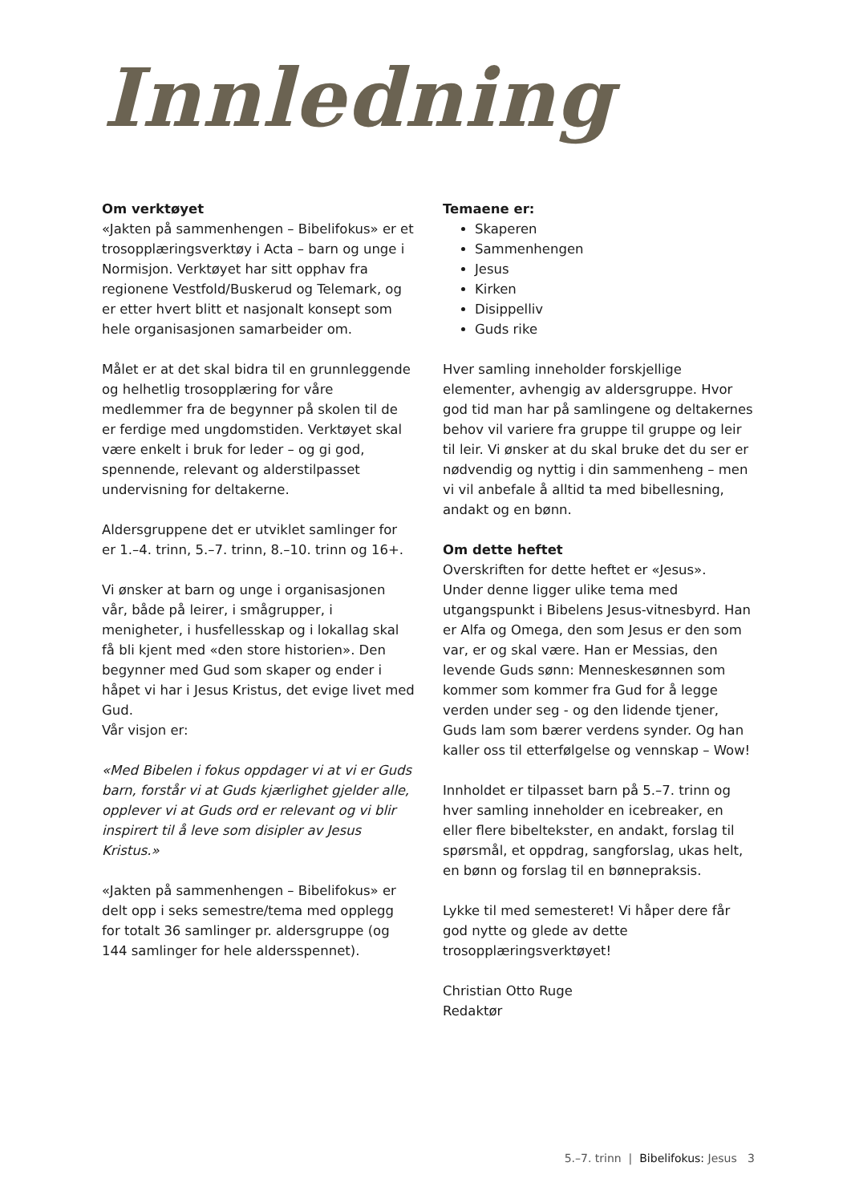Innledning
Om verktøyet
«Jakten på sammenhengen – Bibelifokus» er et trosopplæringsverktøy i Acta – barn og unge i Normisjon. Verktøyet har sitt opphav fra regionene Vestfold/Buskerud og Telemark, og er etter hvert blitt et nasjonalt konsept som hele organisasjonen samarbeider om.
Målet er at det skal bidra til en grunnleggende og helhetlig trosopplæring for våre medlemmer fra de begynner på skolen til de er ferdige med ungdomstiden. Verktøyet skal være enkelt i bruk for leder – og gi god, spennende, relevant og alderstilpasset undervisning for deltakerne.
Aldersgruppene det er utviklet samlinger for er 1.–4. trinn, 5.–7. trinn, 8.–10. trinn og 16+.
Vi ønsker at barn og unge i organisasjonen vår, både på leirer, i smågrupper, i menigheter, i husfellesskap og i lokallag skal få bli kjent med «den store historien». Den begynner med Gud som skaper og ender i håpet vi har i Jesus Kristus, det evige livet med Gud.
Vår visjon er:
«Med Bibelen i fokus oppdager vi at vi er Guds barn, forstår vi at Guds kjærlighet gjelder alle, opplever vi at Guds ord er relevant og vi blir inspirert til å leve som disipler av Jesus Kristus.»
«Jakten på sammenhengen – Bibelifokus» er delt opp i seks semestre/tema med opplegg for totalt 36 samlinger pr. aldersgruppe (og 144 samlinger for hele aldersspennet).
Temaene er:
Skaperen
Sammenhengen
Jesus
Kirken
Disippelliv
Guds rike
Hver samling inneholder forskjellige elementer, avhengig av aldersgruppe. Hvor god tid man har på samlingene og deltakernes behov vil variere fra gruppe til gruppe og leir til leir. Vi ønsker at du skal bruke det du ser er nødvendig og nyttig i din sammenheng – men vi vil anbefale å alltid ta med bibellesning, andakt og en bønn.
Om dette heftet
Overskriften for dette heftet er «Jesus».
Under denne ligger ulike tema med utgangspunkt i Bibelens Jesus-vitnesbyrd. Han er Alfa og Omega, den som Jesus er den som var, er og skal være. Han er Messias, den levende Guds sønn: Menneskesønnen som kommer som kommer fra Gud for å legge verden under seg - og den lidende tjener, Guds lam som bærer verdens synder. Og han kaller oss til etterfølgelse og vennskap – Wow!
Innholdet er tilpasset barn på 5.–7. trinn og hver samling inneholder en icebreaker, en eller flere bibeltekster, en andakt, forslag til spørsmål, et oppdrag, sangforslag, ukas helt, en bønn og forslag til en bønnepraksis.
Lykke til med semesteret! Vi håper dere får god nytte og glede av dette trosopplæringsverktøyet!
Christian Otto Ruge
Redaktør
5.–7. trinn | Bibelifokus: Jesus 3